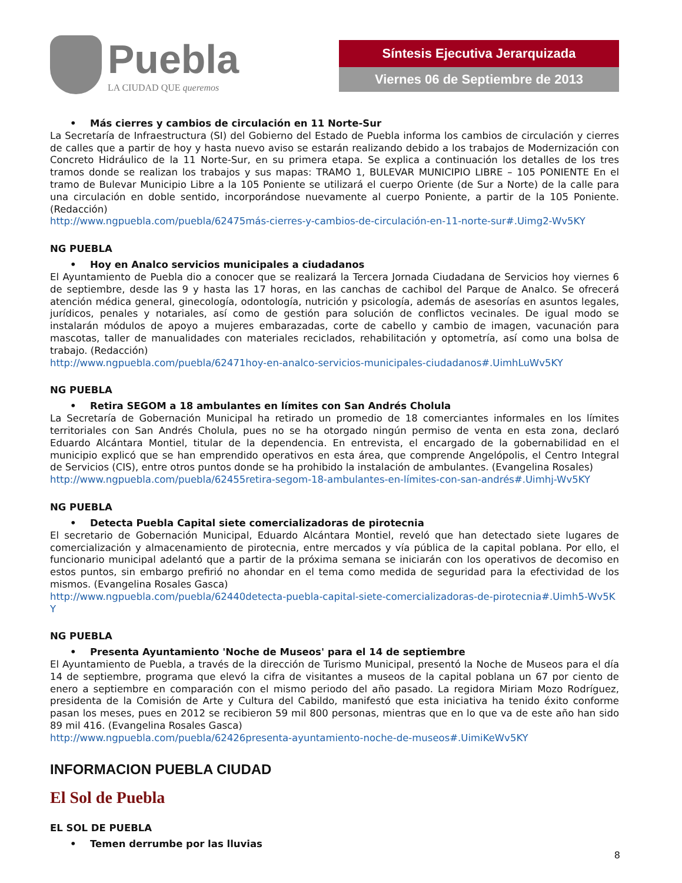Puebla
LA CIUDAD QUE queremos
Síntesis Ejecutiva Jerarquizada
Viernes 06 de Septiembre de 2013
• Más cierres y cambios de circulación en 11 Norte-Sur
La Secretaría de Infraestructura (SI) del Gobierno del Estado de Puebla informa los cambios de circulación y cierres de calles que a partir de hoy y hasta nuevo aviso se estarán realizando debido a los trabajos de Modernización con Concreto Hidráulico de la 11 Norte-Sur, en su primera etapa. Se explica a continuación los detalles de los tres tramos donde se realizan los trabajos y sus mapas: TRAMO 1, BULEVAR MUNICIPIO LIBRE – 105 PONIENTE En el tramo de Bulevar Municipio Libre a la 105 Poniente se utilizará el cuerpo Oriente (de Sur a Norte) de la calle para una circulación en doble sentido, incorporándose nuevamente al cuerpo Poniente, a partir de la 105 Poniente. (Redacción)
http://www.ngpuebla.com/puebla/62475más-cierres-y-cambios-de-circulación-en-11-norte-sur#.Uimg2-Wv5KY
NG PUEBLA
• Hoy en Analco servicios municipales a ciudadanos
El Ayuntamiento de Puebla dio a conocer que se realizará la Tercera Jornada Ciudadana de Servicios hoy viernes 6 de septiembre, desde las 9 y hasta las 17 horas, en las canchas de cachibol del Parque de Analco. Se ofrecerá atención médica general, ginecología, odontología, nutrición y psicología, además de asesorías en asuntos legales, jurídicos, penales y notariales, así como de gestión para solución de conflictos vecinales. De igual modo se instalarán módulos de apoyo a mujeres embarazadas, corte de cabello y cambio de imagen, vacunación para mascotas, taller de manualidades con materiales reciclados, rehabilitación y optometría, así como una bolsa de trabajo. (Redacción)
http://www.ngpuebla.com/puebla/62471hoy-en-analco-servicios-municipales-ciudadanos#.UimhLuWv5KY
NG PUEBLA
• Retira SEGOM a 18 ambulantes en límites con San Andrés Cholula
La Secretaría de Gobernación Municipal ha retirado un promedio de 18 comerciantes informales en los límites territoriales con San Andrés Cholula, pues no se ha otorgado ningún permiso de venta en esta zona, declaró Eduardo Alcántara Montiel, titular de la dependencia. En entrevista, el encargado de la gobernabilidad en el municipio explicó que se han emprendido operativos en esta área, que comprende Angelópolis, el Centro Integral de Servicios (CIS), entre otros puntos donde se ha prohibido la instalación de ambulantes. (Evangelina Rosales)
http://www.ngpuebla.com/puebla/62455retira-segom-18-ambulantes-en-límites-con-san-andrés#.Uimhj-Wv5KY
NG PUEBLA
• Detecta Puebla Capital siete comercializadoras de pirotecnia
El secretario de Gobernación Municipal, Eduardo Alcántara Montiel, reveló que han detectado siete lugares de comercialización y almacenamiento de pirotecnia, entre mercados y vía pública de la capital poblana. Por ello, el funcionario municipal adelantó que a partir de la próxima semana se iniciarán con los operativos de decomiso en estos puntos, sin embargo prefirió no ahondar en el tema como medida de seguridad para la efectividad de los mismos. (Evangelina Rosales Gasca)
http://www.ngpuebla.com/puebla/62440detecta-puebla-capital-siete-comercializadoras-de-pirotecnia#.Uimh5-Wv5KY
NG PUEBLA
• Presenta Ayuntamiento 'Noche de Museos' para el 14 de septiembre
El Ayuntamiento de Puebla, a través de la dirección de Turismo Municipal, presentó la Noche de Museos para el día 14 de septiembre, programa que elevó la cifra de visitantes a museos de la capital poblana un 67 por ciento de enero a septiembre en comparación con el mismo periodo del año pasado. La regidora Miriam Mozo Rodríguez, presidenta de la Comisión de Arte y Cultura del Cabildo, manifestó que esta iniciativa ha tenido éxito conforme pasan los meses, pues en 2012 se recibieron 59 mil 800 personas, mientras que en lo que va de este año han sido 89 mil 416. (Evangelina Rosales Gasca)
http://www.ngpuebla.com/puebla/62426presenta-ayuntamiento-noche-de-museos#.UimiKeWv5KY
INFORMACION PUEBLA CIUDAD
El Sol de Puebla
EL SOL DE PUEBLA
• Temen derrumbe por las lluvias
8